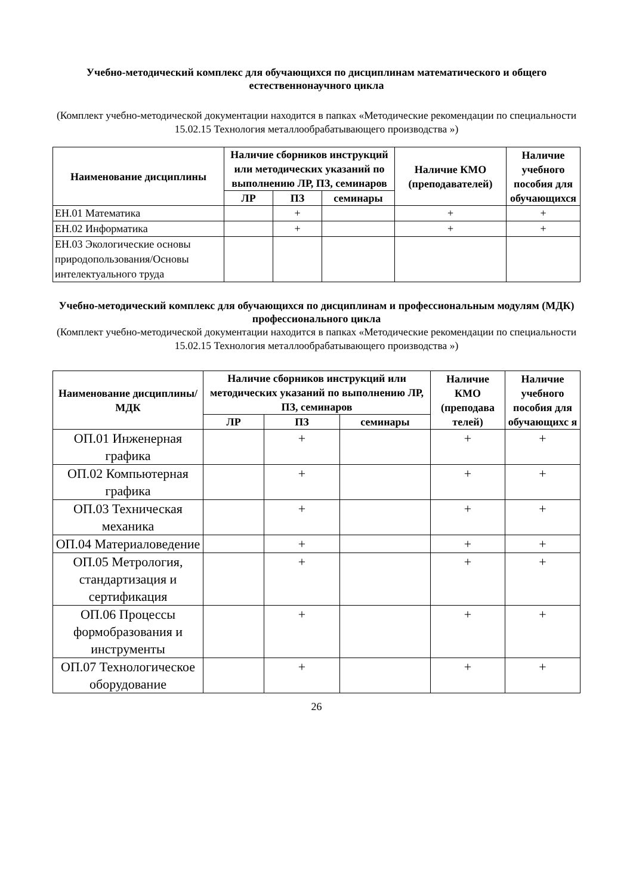Учебно-методический комплекс для обучающихся по дисциплинам математического и общего естественнонаучного цикла
(Комплект учебно-методической документации находится в папках «Методические рекомендации по специальности 15.02.15 Технология металлообрабатывающего производства »)
| Наименование дисциплины | Наличие сборников инструкций или методических указаний по выполнению ЛР, ПЗ, семинаров | | | Наличие КМО (преподавателей) | Наличие учебного пособия для обучающихся |
| --- | --- | --- | --- | --- | --- |
| | ЛР | ПЗ | семинары | | |
| ЕН.01 Математика | | + | | + | + |
| ЕН.02 Информатика | | + | | + | + |
| ЕН.03 Экологические основы природопользования/Основы интелектуального труда | | | | | |
Учебно-методический комплекс для обучающихся по дисциплинам и профессиональным модулям (МДК) профессионального цикла
(Комплект учебно-методической документации находится в папках «Методические рекомендации по специальности 15.02.15 Технология металлообрабатывающего производства »)
| Наименование дисциплины/ МДК | Наличие сборников инструкций или методических указаний по выполнению ЛР, ПЗ, семинаров | | | Наличие КМО (преподава телей) | Наличие учебного пособия для обучающихс я |
| --- | --- | --- | --- | --- | --- |
| | ЛР | ПЗ | семинары | | |
| ОП.01 Инженерная графика | | + | | + | + |
| ОП.02 Компьютерная графика | | + | | + | + |
| ОП.03 Техническая механика | | + | | + | + |
| ОП.04 Материаловедение | | + | | + | + |
| ОП.05 Метрология, стандартизация и сертификация | | + | | + | + |
| ОП.06 Процессы формобразования и инструменты | | + | | + | + |
| ОП.07 Технологическое оборудование | | + | | + | + |
26